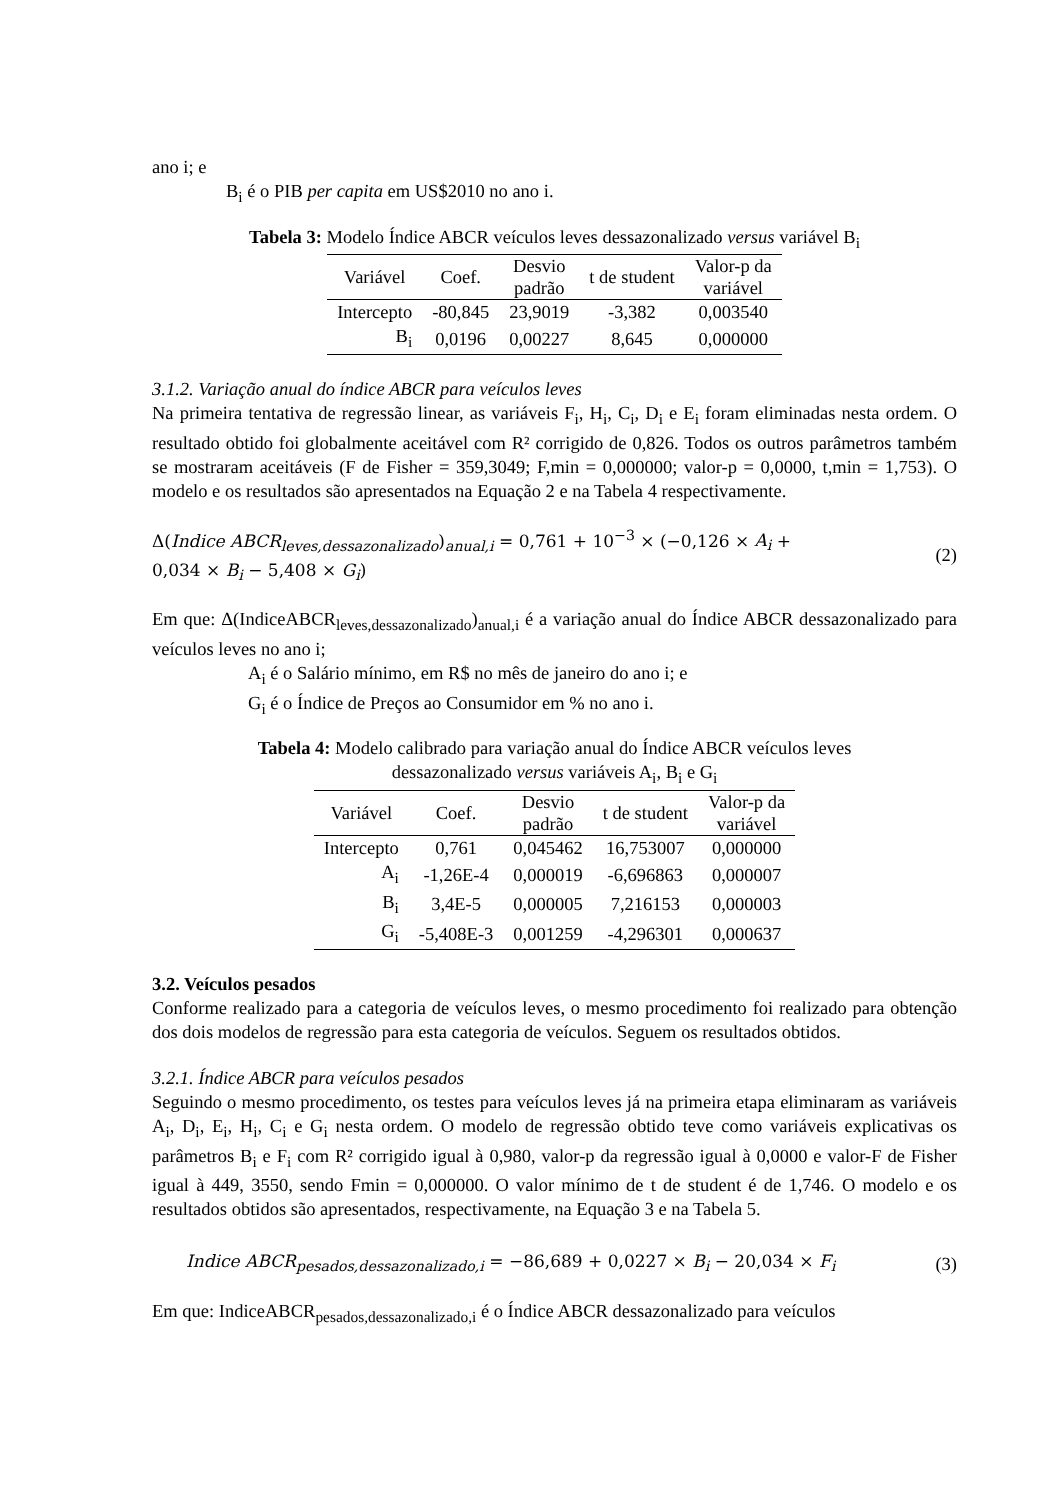ano i; e
B<sub>i</sub> é o PIB per capita em US$2010 no ano i.
Tabela 3: Modelo Índice ABCR veículos leves dessazonalizado versus variável B<sub>i</sub>
| Variável | Coef. | Desvio padrão | t de student | Valor-p da variável |
| --- | --- | --- | --- | --- |
| Intercepto | -80,845 | 23,9019 | -3,382 | 0,003540 |
| B<sub>i</sub> | 0,0196 | 0,00227 | 8,645 | 0,000000 |
3.1.2. Variação anual do índice ABCR para veículos leves
Na primeira tentativa de regressão linear, as variáveis F<sub>i</sub>, H<sub>i</sub>, C<sub>i</sub>, D<sub>i</sub> e E<sub>i</sub> foram eliminadas nesta ordem. O resultado obtido foi globalmente aceitável com R² corrigido de 0,826. Todos os outros parâmetros também se mostraram aceitáveis (F de Fisher = 359,3049; F,min = 0,000000; valor-p = 0,0000, t,min = 1,753). O modelo e os resultados são apresentados na Equação 2 e na Tabela 4 respectivamente.
Δ(Indice ABCR<sub>leves,dessazonalizado</sub>)<sub>anual,i</sub> = 0,761 + 10<sup>−3</sup> × (−0,126 × A<sub>i</sub> +
0,034 × B<sub>i</sub> − 5,408 × G<sub>i</sub>)
(2)
Em que: Δ(IndiceABCR<sub>leves,dessazonalizado</sub>)<sub>anual,i</sub> é a variação anual do Índice ABCR dessazonalizado para veículos leves no ano i;
A<sub>i</sub> é o Salário mínimo, em R$ no mês de janeiro do ano i; e
G<sub>i</sub> é o Índice de Preços ao Consumidor em % no ano i.
Tabela 4: Modelo calibrado para variação anual do Índice ABCR veículos leves
dessazonalizado versus variáveis A<sub>i</sub>, B<sub>i</sub> e G<sub>i</sub>
| Variável | Coef. | Desvio padrão | t de student | Valor-p da variável |
| --- | --- | --- | --- | --- |
| Intercepto | 0,761 | 0,045462 | 16,753007 | 0,000000 |
| A<sub>i</sub> | -1,26E-4 | 0,000019 | -6,696863 | 0,000007 |
| B<sub>i</sub> | 3,4E-5 | 0,000005 | 7,216153 | 0,000003 |
| G<sub>i</sub> | -5,408E-3 | 0,001259 | -4,296301 | 0,000637 |
3.2. Veículos pesados
Conforme realizado para a categoria de veículos leves, o mesmo procedimento foi realizado para obtenção dos dois modelos de regressão para esta categoria de veículos. Seguem os resultados obtidos.
3.2.1. Índice ABCR para veículos pesados
Seguindo o mesmo procedimento, os testes para veículos leves já na primeira etapa eliminaram as variáveis A<sub>i</sub>, D<sub>i</sub>, E<sub>i</sub>, H<sub>i</sub>, C<sub>i</sub> e G<sub>i</sub> nesta ordem. O modelo de regressão obtido teve como variáveis explicativas os parâmetros B<sub>i</sub> e F<sub>i</sub> com R² corrigido igual à 0,980, valor-p da regressão igual à 0,0000 e valor-F de Fisher igual à 449, 3550, sendo Fmin = 0,000000. O valor mínimo de t de student é de 1,746. O modelo e os resultados obtidos são apresentados, respectivamente, na Equação 3 e na Tabela 5.
Indice ABCR<sub>pesados,dessazonalizado,i</sub> = −86,689 + 0,0227 × B<sub>i</sub> − 20,034 × F<sub>i</sub>
(3)
Em que: IndiceABCR<sub>pesados,dessazonalizado,i</sub> é o Índice ABCR dessazonalizado para veículos